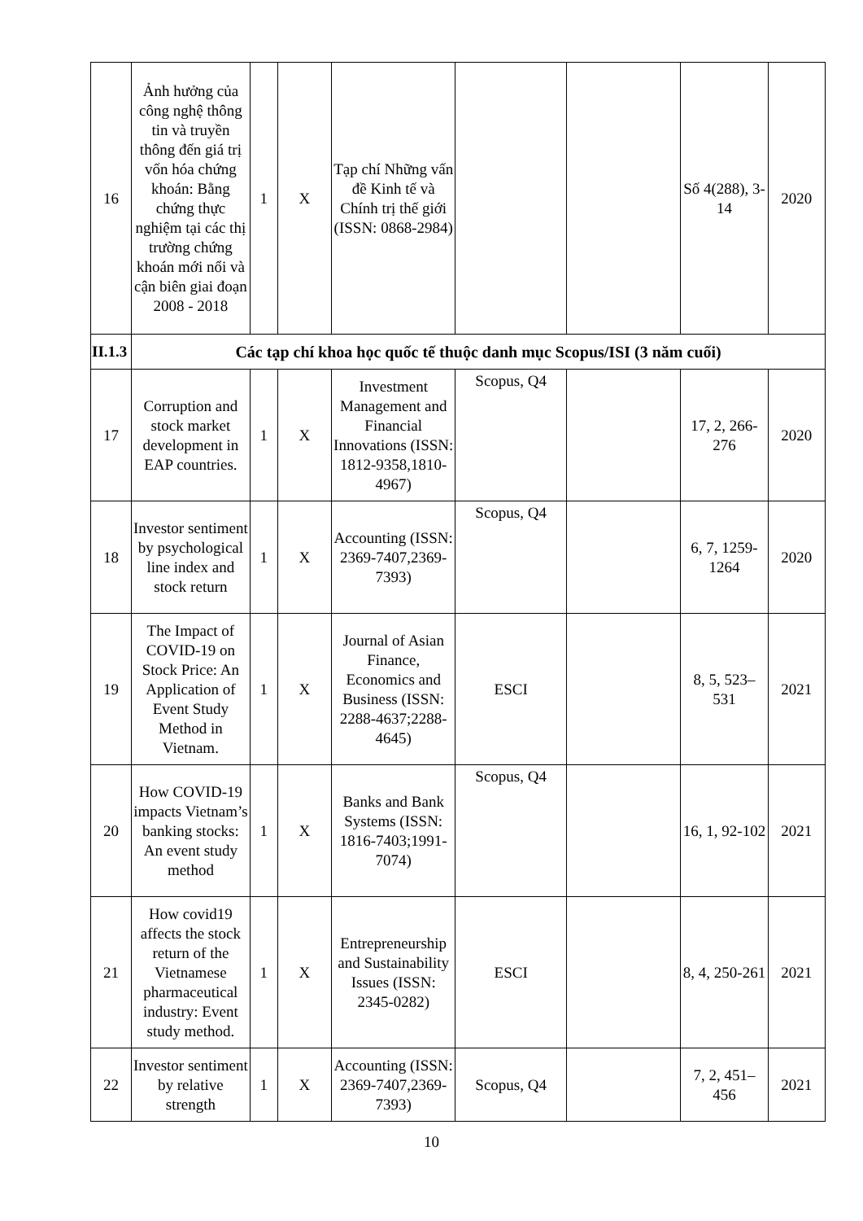| 16 | Ảnh hưởng của công nghệ thông tin và truyền thông đến giá trị vốn hóa chứng khoán: Bằng chứng thực nghiệm tại các thị trường chứng khoán mới nổi và cận biên giai đoạn 2008 - 2018 | 1 | X | Tạp chí Những vấn đề Kinh tế và Chính trị thế giới (ISSN: 0868-2984) | | | Số 4(288), 3-14 | 2020 |
| II.1.3 | Các tạp chí khoa học quốc tế thuộc danh mục Scopus/ISI (3 năm cuối) | | | | | | | |
| 17 | Corruption and stock market development in EAP countries. | 1 | X | Investment Management and Financial Innovations (ISSN: 1812-9358,1810-4967) | Scopus, Q4 | | 17, 2, 266-276 | 2020 |
| 18 | Investor sentiment by psychological line index and stock return | 1 | X | Accounting (ISSN: 2369-7407,2369-7393) | Scopus, Q4 | | 6, 7, 1259-1264 | 2020 |
| 19 | The Impact of COVID-19 on Stock Price: An Application of Event Study Method in Vietnam. | 1 | X | Journal of Asian Finance, Economics and Business (ISSN: 2288-4637;2288-4645) | ESCI | | 8, 5, 523–531 | 2021 |
| 20 | How COVID-19 impacts Vietnam’s banking stocks: An event study method | 1 | X | Banks and Bank Systems (ISSN: 1816-7403;1991-7074) | Scopus, Q4 | | 16, 1, 92-102 | 2021 |
| 21 | How covid19 affects the stock return of the Vietnamese pharmaceutical industry: Event study method. | 1 | X | Entrepreneurship and Sustainability Issues (ISSN: 2345-0282) | ESCI | | 8, 4, 250-261 | 2021 |
| 22 | Investor sentiment by relative strength | 1 | X | Accounting (ISSN: 2369-7407,2369-7393) | Scopus, Q4 | | 7, 2, 451–456 | 2021 |
10